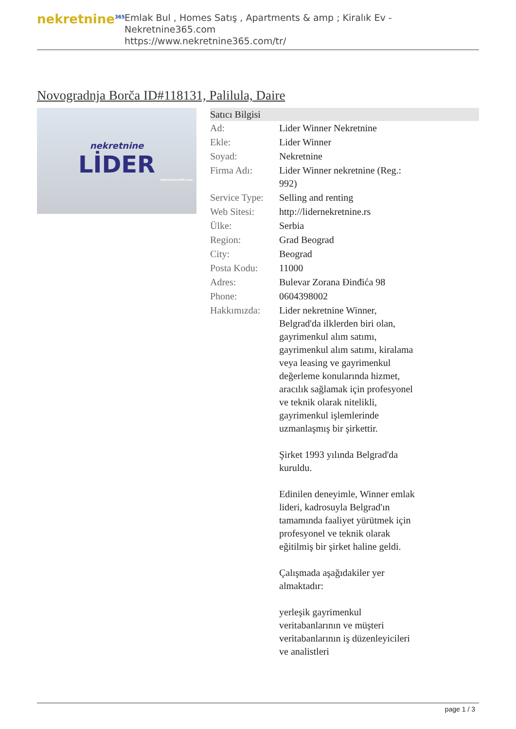nekretnine<sup>365</sup>
Emlak Bul , Homes Satış , Apartments & amp ; Kiralık Ev - Nekretnine365.com
https://www.nekretnine365.com/tr/
Novogradnja Borča ID#118131, Palilula, Daire
nekretnine
LİDER
Nekretnine365.com
| Satıcı Bilgisi | |
| --- | --- |
| Ad: | Lider Winner Nekretnine |
| Ekle: | Lider Winner |
| Soyad: | Nekretnine |
| Firma Adı: | Lider Winner nekretnine (Reg.: 992) |
| Service Type: | Selling and renting |
| Web Sitesi: | http://lidernekretnine.rs |
| Ülke: | Serbia |
| Region: | Grad Beograd |
| City: | Beograd |
| Posta Kodu: | 11000 |
| Adres: | Bulevar Zorana Đinđića 98 |
| Phone: | 0604398002 |
| Hakkımızda: | Lider nekretnine Winner, Belgrad'da ilklerden biri olan, gayrimenkul alım satımı, gayrimenkul alım satımı, kiralama veya leasing ve gayrimenkul değerleme konularında hizmet, aracılık sağlamak için profesyonel ve teknik olarak nitelikli, gayrimenkul işlemlerinde uzmanlaşmış bir şirkettir. Şirket 1993 yılında Belgrad'da kuruldu. Edinilen deneyimle, Winner emlak lideri, kadrosuyla Belgrad'ın tamamında faaliyet yürütmek için profesyonel ve teknik olarak eğitilmiş bir şirket haline geldi. Çalışmada aşağıdakiler yer almaktadır: yerleşik gayrimenkul veritabanlarının ve müşteri veritabanlarının iş düzenleyicileri ve analistleri |
page 1 / 3